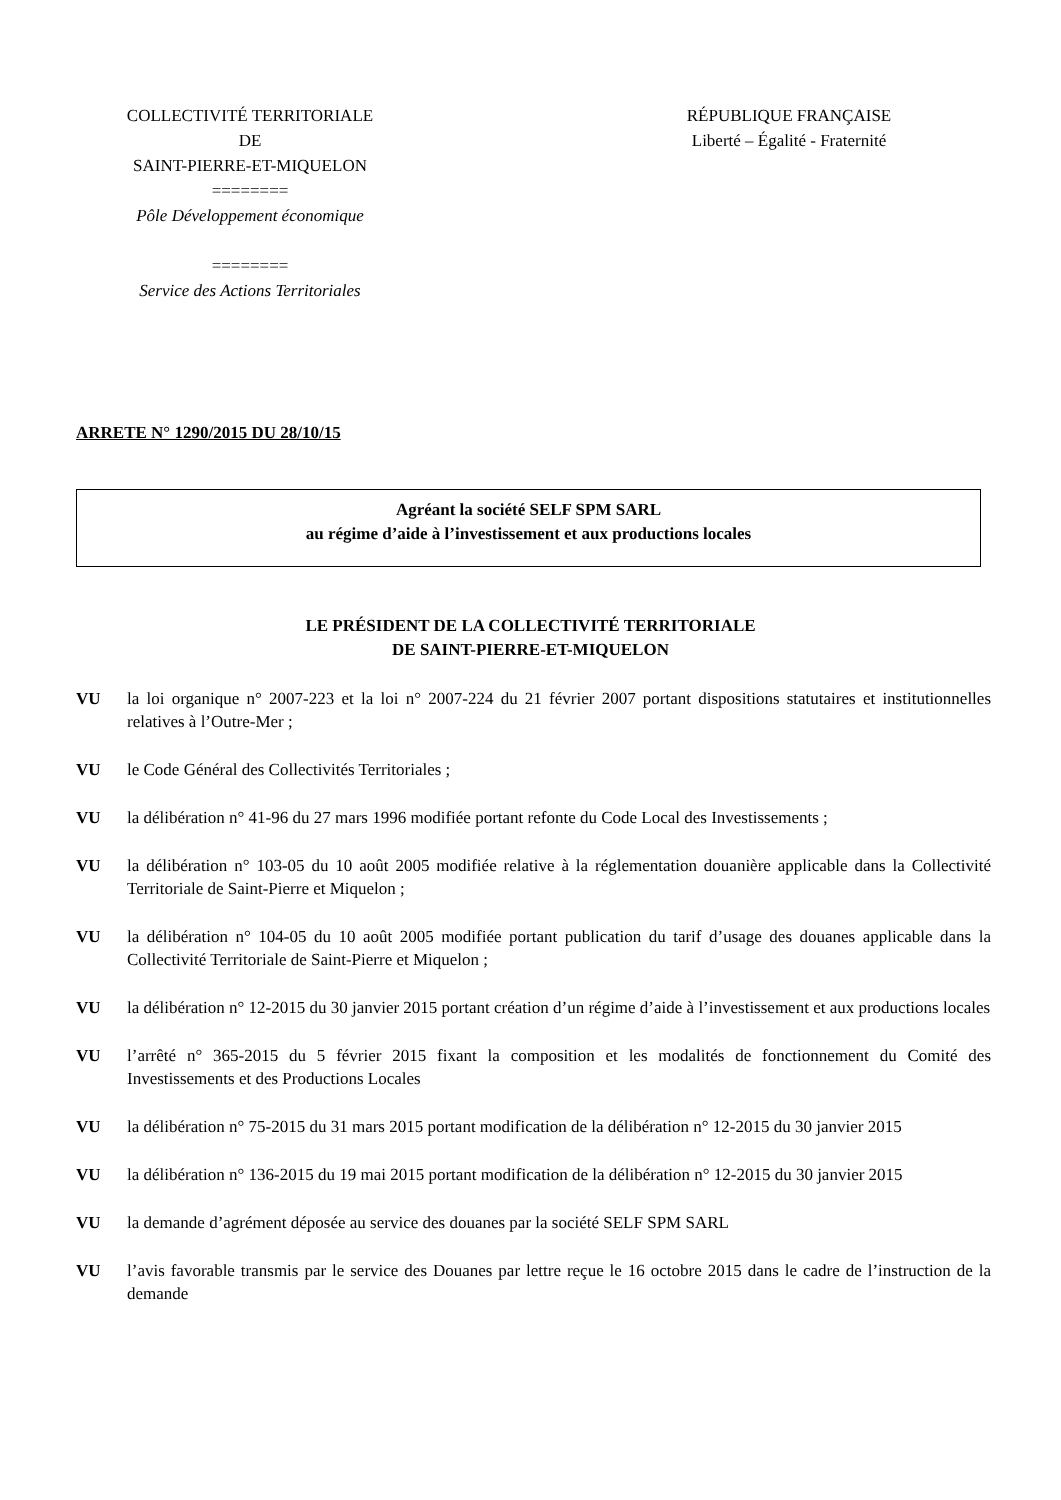COLLECTIVITÉ TERRITORIALE
DE
SAINT-PIERRE-ET-MIQUELON
========
Pôle Développement économique
========
Service des Actions Territoriales
RÉPUBLIQUE FRANÇAISE
Liberté – Égalité - Fraternité
ARRETE N° 1290/2015 DU 28/10/15
Agréant la société SELF SPM SARL
au régime d’aide à l’investissement et aux productions locales
LE PRÉSIDENT DE LA COLLECTIVITÉ TERRITORIALE
DE SAINT-PIERRE-ET-MIQUELON
VU la loi organique n° 2007-223 et la loi n° 2007-224 du 21 février 2007 portant dispositions statutaires et institutionnelles relatives à l’Outre-Mer ;
VU le Code Général des Collectivités Territoriales ;
VU la délibération n° 41-96 du 27 mars 1996 modifiée portant refonte du Code Local des Investissements ;
VU la délibération n° 103-05 du 10 août 2005 modifiée relative à la réglementation douanière applicable dans la Collectivité Territoriale de Saint-Pierre et Miquelon ;
VU la délibération n° 104-05 du 10 août 2005 modifiée portant publication du tarif d’usage des douanes applicable dans la Collectivité Territoriale de Saint-Pierre et Miquelon ;
VU la délibération n° 12-2015 du 30 janvier 2015 portant création d’un régime d’aide à l’investissement et aux productions locales
VU l’arrêté n° 365-2015 du 5 février 2015 fixant la composition et les modalités de fonctionnement du Comité des Investissements et des Productions Locales
VU la délibération n° 75-2015 du 31 mars 2015 portant modification de la délibération n° 12-2015 du 30 janvier 2015
VU la délibération n° 136-2015 du 19 mai 2015 portant modification de la délibération n° 12-2015 du 30 janvier 2015
VU la demande d’agrément déposée au service des douanes par la société SELF SPM SARL
VU l’avis favorable transmis par le service des Douanes par lettre reçue le 16 octobre 2015 dans le cadre de l’instruction de la demande